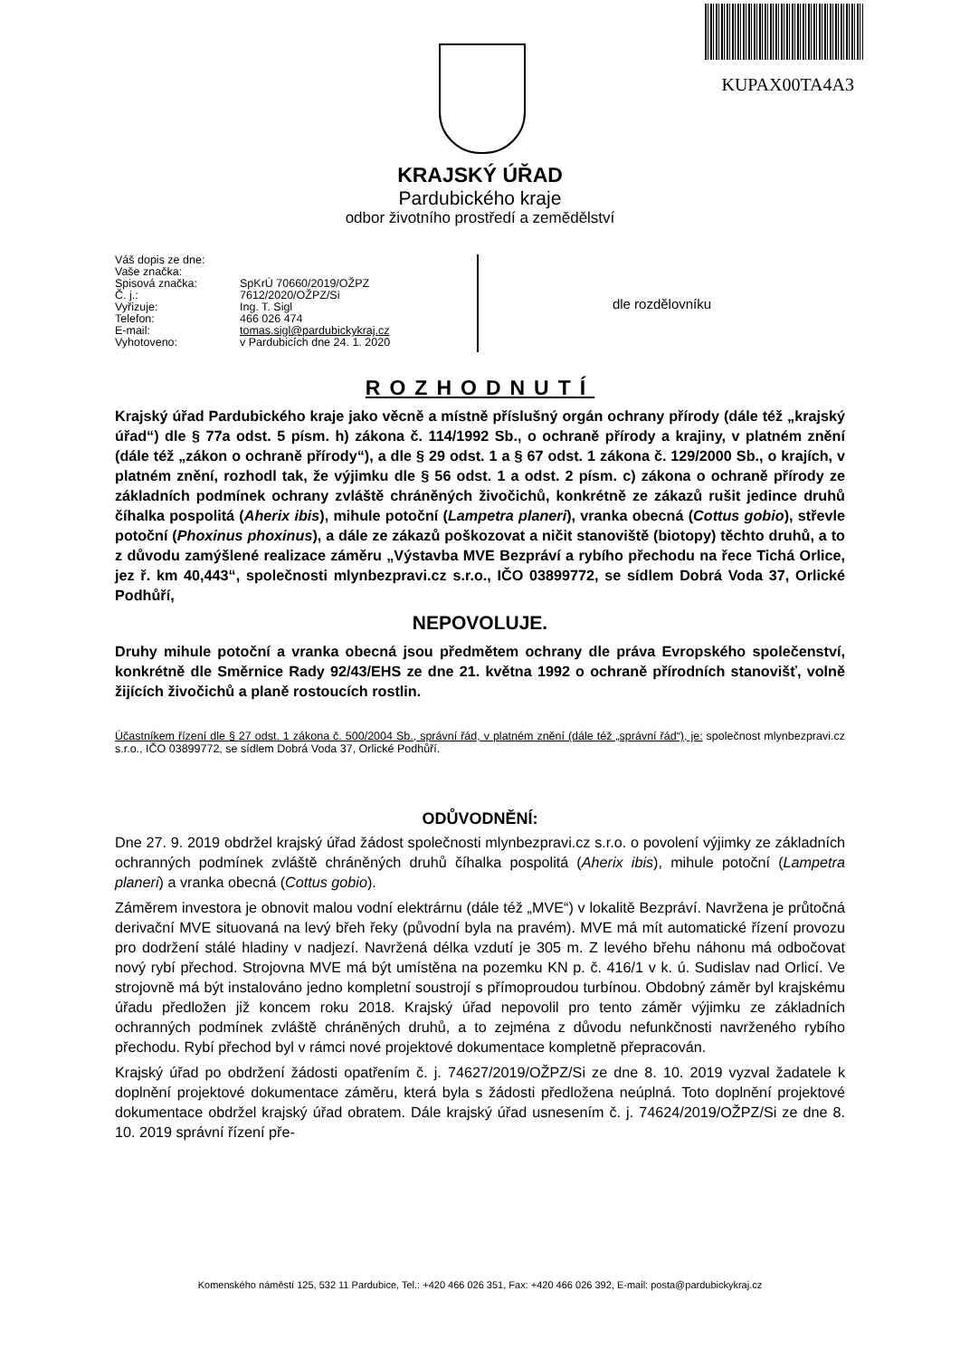KUPAX00TA4A3
KRAJSKÝ ÚŘAD
Pardubického kraje
odbor životního prostředí a zemědělství
Váš dopis ze dne:
Vaše značka:
Spisová značka: SpKrÚ 70660/2019/OŽPZ
Č. j.: 7612/2020/OŽPZ/Si
Vyřizuje: Ing. T. Sigl
Telefon: 466 026 474
E-mail: tomas.sigl@pardubickykraj.cz
Vyhotoveno: v Pardubicích dne 24. 1. 2020
dle rozdělovníku
ROZHODNUTÍ
Krajský úřad Pardubického kraje jako věcně a místně příslušný orgán ochrany přírody (dále též „krajský úřad“) dle § 77a odst. 5 písm. h) zákona č. 114/1992 Sb., o ochraně přírody a krajiny, v platném znění (dále též „zákon o ochraně přírody“), a dle § 29 odst. 1 a § 67 odst. 1 zákona č. 129/2000 Sb., o krajích, v platném znění, rozhodl tak, že výjimku dle § 56 odst. 1 a odst. 2 písm. c) zákona o ochraně přírody ze základních podmínek ochrany zvláště chráněných živočichů, konkrétně ze zákazů rušit jedince druhů číhalka pospolitá (Aherix ibis), mihule potoční (Lampetra planeri), vranka obecná (Cottus gobio), střevle potoční (Phoxinus phoxinus), a dále ze zákazů poškozovat a ničit stanoviště (biotopy) těchto druhů, a to z důvodu zamýšlené realizace záměru „Výstavba MVE Bezpráví a rybího přechodu na řece Tichá Orlice, jez ř. km 40,443“, společnosti mlynbezpravi.cz s.r.o., IČO 03899772, se sídlem Dobrá Voda 37, Orlické Podhůří,
NEPOVOLUJE.
Druhy mihule potoční a vranka obecná jsou předmětem ochrany dle práva Evropského společenství, konkrétně dle Směrnice Rady 92/43/EHS ze dne 21. května 1992 o ochraně přírodních stanovišť, volně žijících živočichů a planě rostoucích rostlin.
Účastníkem řízení dle § 27 odst. 1 zákona č. 500/2004 Sb., správní řád, v platném znění (dále též „správní řád“), je: společnost mlynbezpravi.cz s.r.o., IČO 03899772, se sídlem Dobrá Voda 37, Orlické Podhůří.
ODŮVODNĚNÍ:
Dne 27. 9. 2019 obdržel krajský úřad žádost společnosti mlynbezpravi.cz s.r.o. o povolení výjimky ze základních ochranných podmínek zvláště chráněných druhů číhalka pospolitá (Aherix ibis), mihule potoční (Lampetra planeri) a vranka obecná (Cottus gobio).
Záměrem investora je obnovit malou vodní elektrárnu (dále též „MVE“) v lokalitě Bezpráví. Navržena je průtočná derivační MVE situovaná na levý břeh řeky (původní byla na pravém). MVE má mít automatické řízení provozu pro dodržení stálé hladiny v nadjezí. Navržená délka vzdutí je 305 m. Z levého břehu náhonu má odbočovat nový rybí přechod. Strojovna MVE má být umístěna na pozemku KN p. č. 416/1 v k. ú. Sudislav nad Orlicí. Ve strojovně má být instalováno jedno kompletní soustrojí s přímoproudou turbínou. Obdobný záměr byl krajskému úřadu předložen již koncem roku 2018. Krajský úřad nepovolil pro tento záměr výjimku ze základních ochranných podmínek zvláště chráněných druhů, a to zejména z důvodu nefunkčnosti navrženého rybího přechodu. Rybí přechod byl v rámci nové projektové dokumentace kompletně přepracován.
Krajský úřad po obdržení žádosti opatřením č. j. 74627/2019/OŽPZ/Si ze dne 8. 10. 2019 vyzval žadatele k doplnění projektové dokumentace záměru, která byla s žádosti předložena neúplná. Toto doplnění projektové dokumentace obdržel krajský úřad obratem. Dále krajský úřad usnesením č. j. 74624/2019/OŽPZ/Si ze dne 8. 10. 2019 správní řízení pře-
Komenského náměstí 125, 532 11 Pardubice, Tel.: +420 466 026 351, Fax: +420 466 026 392, E-mail: posta@pardubickykraj.cz